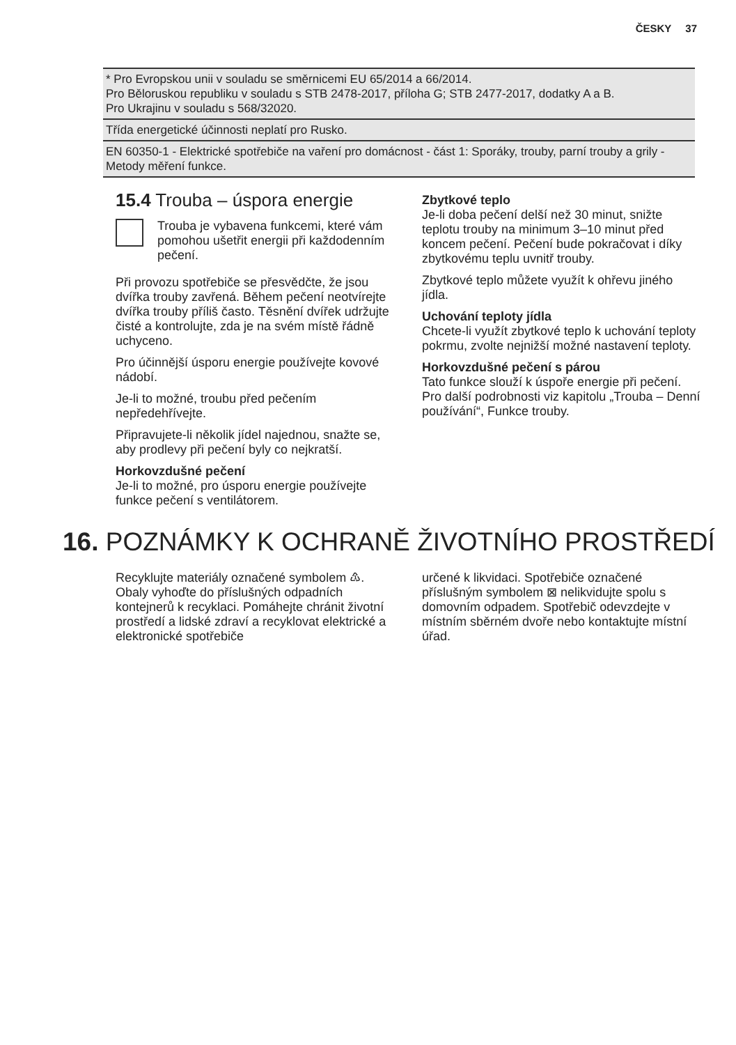ČESKY 37
| * Pro Evropskou unii v souladu se směrnicemi EU 65/2014 a 66/2014. Pro Běloruskou republiku v souladu s STB 2478-2017, příloha G; STB 2477-2017, dodatky A a B. Pro Ukrajinu v souladu s 568/32020. |
| Třída energetické účinnosti neplatí pro Rusko. |
| EN 60350-1 - Elektrické spotřebiče na vaření pro domácnost - část 1: Sporáky, trouby, parní trouby a grily - Metody měření funkce. |
15.4 Trouba – úspora energie
Trouba je vybavena funkcemi, které vám pomohou ušetřit energii při každodenním pečení.
Při provozu spotřebiče se přesvědčte, že jsou dvířka trouby zavřená. Během pečení neotvírejte dvířka trouby příliš často. Těsnění dvířek udržujte čisté a kontrolujte, zda je na svém místě řádně uchyceno.
Pro účinnější úsporu energie používejte kovové nádobí.
Je-li to možné, troubu před pečením nepředehřívejte.
Připravujete-li několik jídel najednou, snažte se, aby prodlevy při pečení byly co nejkratší.
Horkovzdušné pečení
Je-li to možné, pro úsporu energie používejte funkce pečení s ventilátorem.
Zbytkové teplo
Je-li doba pečení delší než 30 minut, snižte teplotu trouby na minimum 3–10 minut před koncem pečení. Pečení bude pokračovat i díky zbytkovému teplu uvnitř trouby.
Zbytkové teplo můžete využít k ohřevu jiného jídla.
Uchování teploty jídla
Chcete-li využít zbytkové teplo k uchování teploty pokrmu, zvolte nejnižší možné nastavení teploty.
Horkovzdušné pečení s párou
Tato funkce slouží k úspoře energie při pečení. Pro další podrobnosti viz kapitolu „Trouba – Denní používání“, Funkce trouby.
16. POZNÁMKY K OCHRANĚ ŽIVOTNÍHO PROSTŘEDÍ
Recyklujte materiály označené symbolem ♳. Obaly vyhoďte do příslušných odpadních kontejnerů k recyklaci. Pomáhejte chránit životní prostředí a lidské zdraví a recyklovat elektrické a elektronické spotřebiče
určené k likvidaci. Spotřebiče označené příslušným symbolem ⊠ nelikvidujte spolu s domovním odpadem. Spotřebič odevzdejte v místním sběrném dvoře nebo kontaktujte místní úřad.